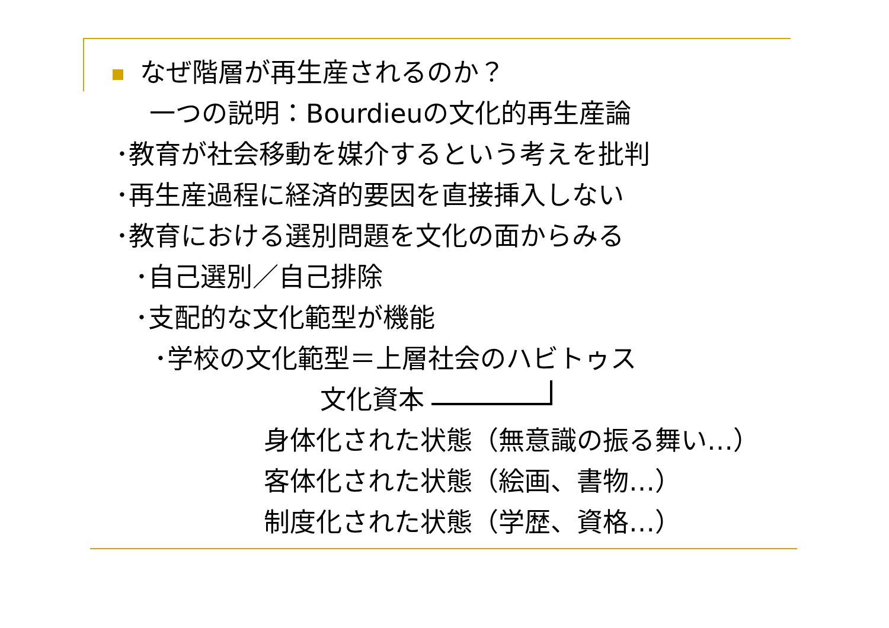なぜ階層が再生産されるのか？
一つの説明：Bourdieuの文化的再生産論
･教育が社会移動を媒介するという考えを批判
･再生産過程に経済的要因を直接挿入しない
･教育における選別問題を文化の面からみる
･自己選別／自己排除
･支配的な文化範型が機能
･学校の文化範型＝上層社会のハビトゥス
文化資本
身体化された状態（無意識の振る舞い…）
客体化された状態（絵画、書物…）
制度化された状態（学歴、資格…）